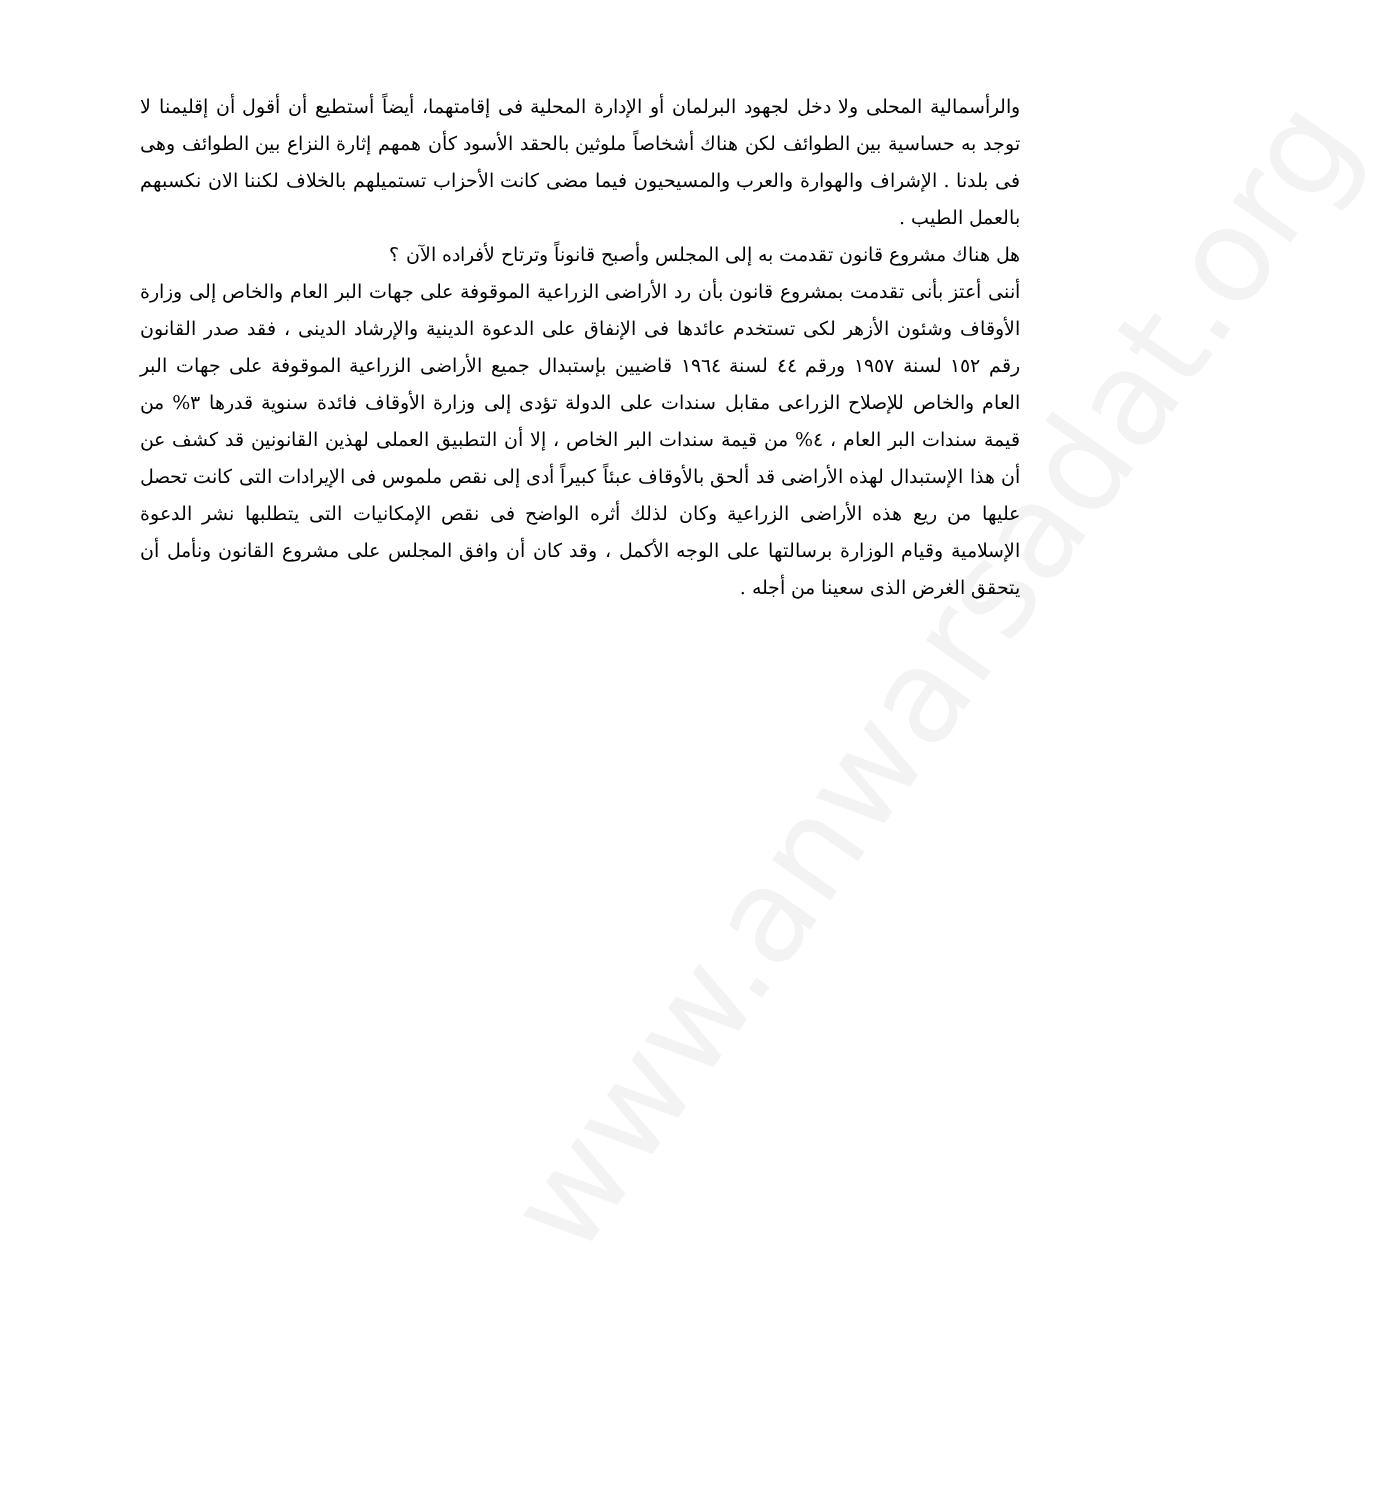www.anwarsadat.org
والرأسمالية المحلى ولا دخل لجهود البرلمان أو الإدارة المحلية فى إقامتهما، أيضاً أستطيع أن أقول أن إقليمنا لا توجد به حساسية بين الطوائف لكن هناك أشخاصاً ملوثين بالحقد الأسود كأن همهم إثارة النزاع بين الطوائف وهى فى بلدنا . الإشراف والهوارة والعرب والمسيحيون فيما مضى كانت الأحزاب تستميلهم بالخلاف لكننا الان نكسبهم بالعمل الطيب .
هل هناك مشروع قانون تقدمت به إلى المجلس وأصبح قانوناً وترتاح لأفراده الآن ؟
أننى أعتز بأنى تقدمت بمشروع قانون بأن رد الأراضى الزراعية الموقوفة على جهات البر العام والخاص إلى وزارة الأوقاف وشئون الأزهر لكى تستخدم عائدها فى الإنفاق على الدعوة الدينية والإرشاد الدينى ، فقد صدر القانون رقم ١٥٢ لسنة ١٩٥٧ ورقم ٤٤ لسنة ١٩٦٤ قاضيين بإستبدال جميع الأراضى الزراعية الموقوفة على جهات البر العام والخاص للإصلاح الزراعى مقابل سندات على الدولة تؤدى إلى وزارة الأوقاف فائدة سنوية قدرها ٣% من قيمة سندات البر العام ، ٤% من قيمة سندات البر الخاص ، إلا أن التطبيق العملى لهذين القانونين قد كشف عن أن هذا الإستبدال لهذه الأراضى قد ألحق بالأوقاف عبئاً كبيراً أدى إلى نقص ملموس فى الإيرادات التى كانت تحصل عليها من ريع هذه الأراضى الزراعية وكان لذلك أثره الواضح فى نقص الإمكانيات التى يتطلبها نشر الدعوة الإسلامية وقيام الوزارة برسالتها على الوجه الأكمل ، وقد كان أن وافق المجلس على مشروع القانون ونأمل أن يتحقق الغرض الذى سعينا من أجله .